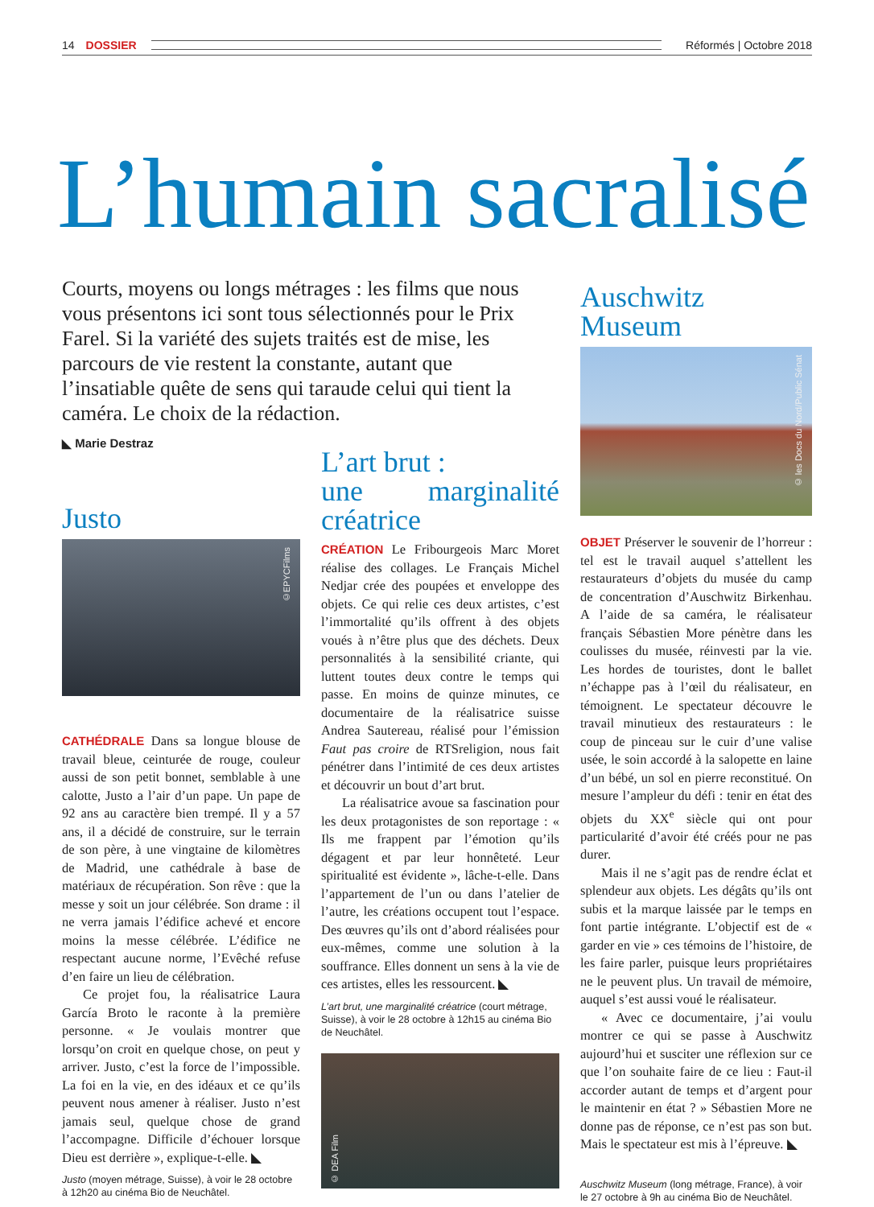14 DOSSIER Réformés | Octobre 2018
L’humain sacralisé
Courts, moyens ou longs métrages : les films que nous vous présentons ici sont tous sélectionnés pour le Prix Farel. Si la variété des sujets traités est de mise, les parcours de vie restent la constante, autant que l’insatiable quête de sens qui taraude celui qui tient la caméra. Le choix de la rédaction.
◣ Marie Destraz
Justo
©EPYCFilms
CATHÉDRALE Dans sa longue blouse de travail bleue, ceinturée de rouge, couleur aussi de son petit bonnet, semblable à une calotte, Justo a l’air d’un pape. Un pape de 92 ans au caractère bien trempé. Il y a 57 ans, il a décidé de construire, sur le terrain de son père, à une vingtaine de kilomètres de Madrid, une cathédrale à base de matériaux de récupération. Son rêve : que la messe y soit un jour célébrée. Son drame : il ne verra jamais l’édifice achevé et encore moins la messe célébrée. L’édifice ne respectant aucune norme, l’Evêché refuse d’en faire un lieu de célébration.
Ce projet fou, la réalisatrice Laura García Broto le raconte à la première personne. « Je voulais montrer que lorsqu’on croit en quelque chose, on peut y arriver. Justo, c’est la force de l’impossible. La foi en la vie, en des idéaux et ce qu’ils peuvent nous amener à réaliser. Justo n’est jamais seul, quelque chose de grand l’accompagne. Difficile d’échouer lorsque Dieu est derrière », explique-t-elle. ◣
Justo (moyen métrage, Suisse), à voir le 28 octobre à 12h20 au cinéma Bio de Neuchâtel.
L’art brut :
une marginalité créatrice
CRÉATION Le Fribourgeois Marc Moret réalise des collages. Le Français Michel Nedjar crée des poupées et enveloppe des objets. Ce qui relie ces deux artistes, c’est l’immortalité qu’ils offrent à des objets voués à n’être plus que des déchets. Deux personnalités à la sensibilité criante, qui luttent toutes deux contre le temps qui passe. En moins de quinze minutes, ce documentaire de la réalisatrice suisse Andrea Sautereau, réalisé pour l’émission Faut pas croire de RTSreligion, nous fait pénétrer dans l’intimité de ces deux artistes et découvrir un bout d’art brut.
La réalisatrice avoue sa fascination pour les deux protagonistes de son reportage : « Ils me frappent par l’émotion qu’ils dégagent et par leur honnêteté. Leur spiritualité est évidente », lâche-t-elle. Dans l’appartement de l’un ou dans l’atelier de l’autre, les créations occupent tout l’espace. Des œuvres qu’ils ont d’abord réalisées pour eux-mêmes, comme une solution à la souffrance. Elles donnent un sens à la vie de ces artistes, elles les ressourcent. ◣
L’art brut, une marginalité créatrice (court métrage, Suisse), à voir le 28 octobre à 12h15 au cinéma Bio de Neuchâtel.
© DEA Film
Auschwitz Museum
© les Docs du Nord/Public Sénat
OBJET Préserver le souvenir de l’horreur : tel est le travail auquel s’attellent les restaurateurs d’objets du musée du camp de concentration d’Auschwitz Birkenhau. A l’aide de sa caméra, le réalisateur français Sébastien More pénètre dans les coulisses du musée, réinvesti par la vie. Les hordes de touristes, dont le ballet n’échappe pas à l’œil du réalisateur, en témoignent. Le spectateur découvre le travail minutieux des restaurateurs : le coup de pinceau sur le cuir d’une valise usée, le soin accordé à la salopette en laine d’un bébé, un sol en pierre reconstitué. On mesure l’ampleur du défi : tenir en état des objets du XX<sup>e</sup> siècle qui ont pour particularité d’avoir été créés pour ne pas durer.
Mais il ne s’agit pas de rendre éclat et splendeur aux objets. Les dégâts qu’ils ont subis et la marque laissée par le temps en font partie intégrante. L’objectif est de « garder en vie » ces témoins de l’histoire, de les faire parler, puisque leurs propriétaires ne le peuvent plus. Un travail de mémoire, auquel s’est aussi voué le réalisateur.
« Avec ce documentaire, j’ai voulu montrer ce qui se passe à Auschwitz aujourd’hui et susciter une réflexion sur ce que l’on souhaite faire de ce lieu : Faut-il accorder autant de temps et d’argent pour le maintenir en état ? » Sébastien More ne donne pas de réponse, ce n’est pas son but. Mais le spectateur est mis à l’épreuve. ◣
Auschwitz Museum (long métrage, France), à voir le 27 octobre à 9h au cinéma Bio de Neuchâtel.